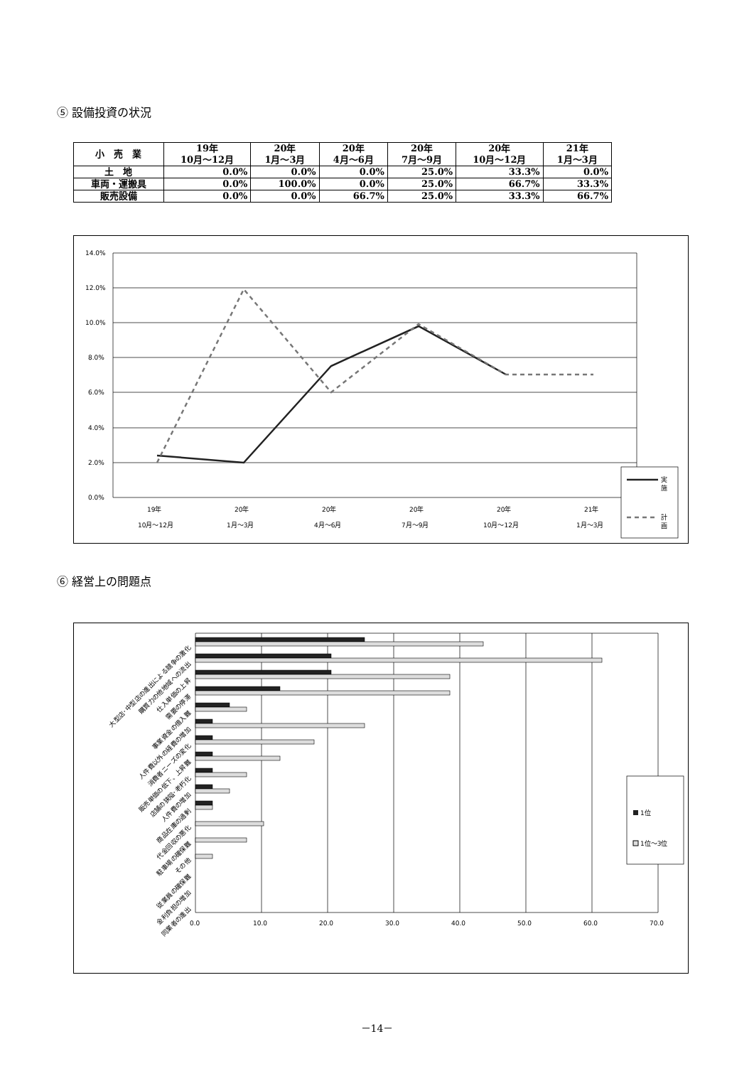⑤ 設備投資の状況
| 小 売 業 | 19年 10月～12月 | 20年 1月～3月 | 20年 4月～6月 | 20年 7月～9月 | 20年 10月～12月 | 21年 1月～3月 |
| --- | --- | --- | --- | --- | --- | --- |
| 土 地 | 0.0% | 0.0% | 0.0% | 25.0% | 33.3% | 0.0% |
| 車両・運搬具 | 0.0% | 100.0% | 0.0% | 25.0% | 66.7% | 33.3% |
| 販売設備 | 0.0% | 0.0% | 66.7% | 25.0% | 33.3% | 66.7% |
14.0%
12.0%
10.0%
8.0%
6.0%
4.0%
2.0%
0.0%
19年
10月～12月
20年
1月～3月
20年
4月～6月
20年
7月～9月
20年
10月～12月
21年
1月～3月
実
施
計
画
⑥ 経営上の問題点
0.0
10.0
20.0
30.0
40.0
50.0
60.0
70.0
大型店･中型店の進出による競争の激化
購買力の他地域への流出
仕入単価の上昇
需要の停滞
事業資金の借入難
人件費以外の経費の増加
消費者ニーズの変化
販売単価の低下、上昇難
店舗の狭隘･老朽化
人件費の増加
商品在庫の過剰
代金回収の悪化
駐車場の確保難
その他
従業員の確保難
金利負担の増加
同業者の進出
1位
1位～3位
－14－